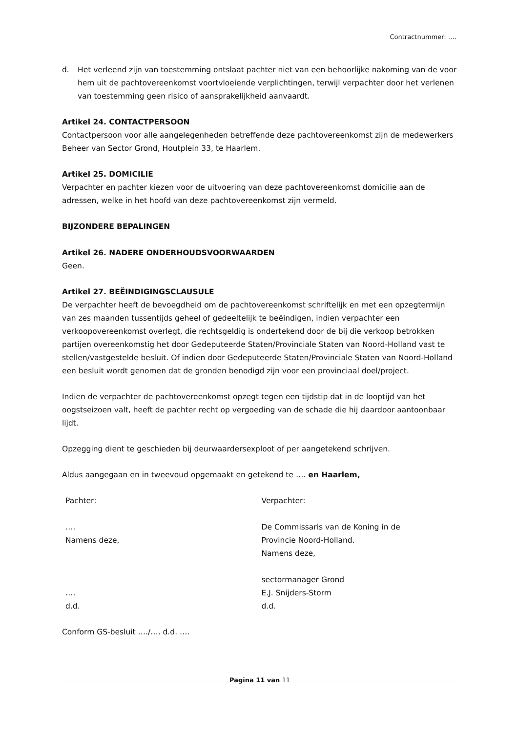Contractnummer: ….
d. Het verleend zijn van toestemming ontslaat pachter niet van een behoorlijke nakoming van de voor hem uit de pachtovereenkomst voortvloeiende verplichtingen, terwijl verpachter door het verlenen van toestemming geen risico of aansprakelijkheid aanvaardt.
Artikel 24. CONTACTPERSOON
Contactpersoon voor alle aangelegenheden betreffende deze pachtovereenkomst zijn de medewerkers Beheer van Sector Grond, Houtplein 33, te Haarlem.
Artikel 25. DOMICILIE
Verpachter en pachter kiezen voor de uitvoering van deze pachtovereenkomst domicilie aan de adressen, welke in het hoofd van deze pachtovereenkomst zijn vermeld.
BIJZONDERE BEPALINGEN
Artikel 26. NADERE ONDERHOUDSVOORWAARDEN
Geen.
Artikel 27. BEËINDIGINGSCLAUSULE
De verpachter heeft de bevoegdheid om de pachtovereenkomst schriftelijk en met een opzegtermijn van zes maanden tussentijds geheel of gedeeltelijk te beëindigen, indien verpachter een verkoopovereenkomst overlegt, die rechtsgeldig is ondertekend door de bij die verkoop betrokken partijen overeenkomstig het door Gedeputeerde Staten/Provinciale Staten van Noord-Holland vast te stellen/vastgestelde besluit. Of indien door Gedeputeerde Staten/Provinciale Staten van Noord-Holland een besluit wordt genomen dat de gronden benodigd zijn voor een provinciaal doel/project.
Indien de verpachter de pachtovereenkomst opzegt tegen een tijdstip dat in de looptijd van het oogstseizoen valt, heeft de pachter recht op vergoeding van de schade die hij daardoor aantoonbaar lijdt.
Opzegging dient te geschieden bij deurwaardersexploot of per aangetekend schrijven.
Aldus aangegaan en in tweevoud opgemaakt en getekend te …. en Haarlem,
Pachter:
….
Namens deze,
….
d.d.
Verpachter:
De Commissaris van de Koning in de
Provincie Noord-Holland.
Namens deze,
sectormanager Grond
E.J. Snijders-Storm
d.d.
Conform GS-besluit …./…. d.d. ….
Pagina 11 van 11